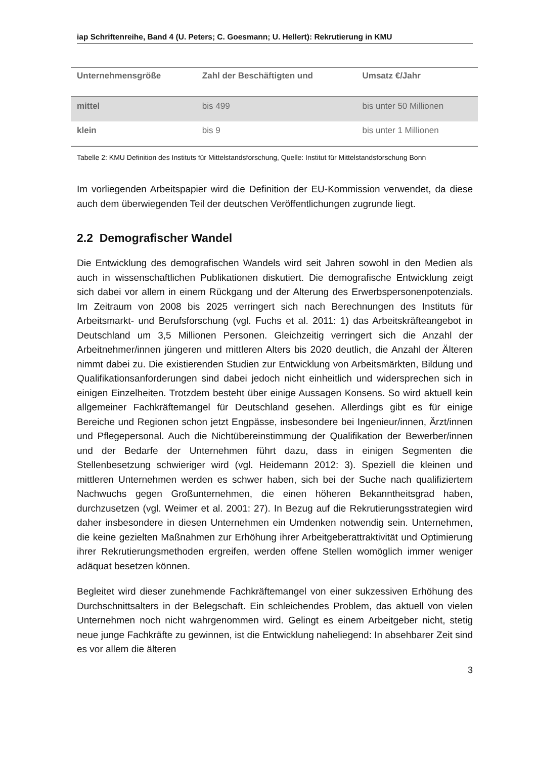iap Schriftenreihe, Band 4 (U. Peters; C. Goesmann; U. Hellert): Rekrutierung in KMU
| Unternehmensgröße | Zahl der Beschäftigten und | Umsatz €/Jahr |
| --- | --- | --- |
| mittel | bis 499 | bis unter 50 Millionen |
| klein | bis 9 | bis unter 1 Millionen |
Tabelle 2: KMU Definition des Instituts für Mittelstandsforschung, Quelle: Institut für Mittelstandsforschung Bonn
Im vorliegenden Arbeitspapier wird die Definition der EU-Kommission verwendet, da diese auch dem überwiegenden Teil der deutschen Veröffentlichungen zugrunde liegt.
2.2 Demografischer Wandel
Die Entwicklung des demografischen Wandels wird seit Jahren sowohl in den Medien als auch in wissenschaftlichen Publikationen diskutiert. Die demografische Entwicklung zeigt sich dabei vor allem in einem Rückgang und der Alterung des Erwerbspersonenpotenzials. Im Zeitraum von 2008 bis 2025 verringert sich nach Berechnungen des Instituts für Arbeitsmarkt- und Berufsforschung (vgl. Fuchs et al. 2011: 1) das Arbeitskräfteangebot in Deutschland um 3,5 Millionen Personen. Gleichzeitig verringert sich die Anzahl der Arbeitnehmer/innen jüngeren und mittleren Alters bis 2020 deutlich, die Anzahl der Älteren nimmt dabei zu. Die existierenden Studien zur Entwicklung von Arbeitsmärkten, Bildung und Qualifikationsanforderungen sind dabei jedoch nicht einheitlich und widersprechen sich in einigen Einzelheiten. Trotzdem besteht über einige Aussagen Konsens. So wird aktuell kein allgemeiner Fachkräftemangel für Deutschland gesehen. Allerdings gibt es für einige Bereiche und Regionen schon jetzt Engpässe, insbesondere bei Ingenieur/innen, Ärzt/innen und Pflegepersonal. Auch die Nichtübereinstimmung der Qualifikation der Bewerber/innen und der Bedarfe der Unternehmen führt dazu, dass in einigen Segmenten die Stellenbesetzung schwieriger wird (vgl. Heidemann 2012: 3). Speziell die kleinen und mittleren Unternehmen werden es schwer haben, sich bei der Suche nach qualifiziertem Nachwuchs gegen Großunternehmen, die einen höheren Bekanntheitsgrad haben, durchzusetzen (vgl. Weimer et al. 2001: 27). In Bezug auf die Rekrutierungsstrategien wird daher insbesondere in diesen Unternehmen ein Umdenken notwendig sein. Unternehmen, die keine gezielten Maßnahmen zur Erhöhung ihrer Arbeitgeberattraktivität und Optimierung ihrer Rekrutierungsmethoden ergreifen, werden offene Stellen womöglich immer weniger adäquat besetzen können.
Begleitet wird dieser zunehmende Fachkräftemangel von einer sukzessiven Erhöhung des Durchschnittsalters in der Belegschaft. Ein schleichendes Problem, das aktuell von vielen Unternehmen noch nicht wahrgenommen wird. Gelingt es einem Arbeitgeber nicht, stetig neue junge Fachkräfte zu gewinnen, ist die Entwicklung naheliegend: In absehbarer Zeit sind es vor allem die älteren
3